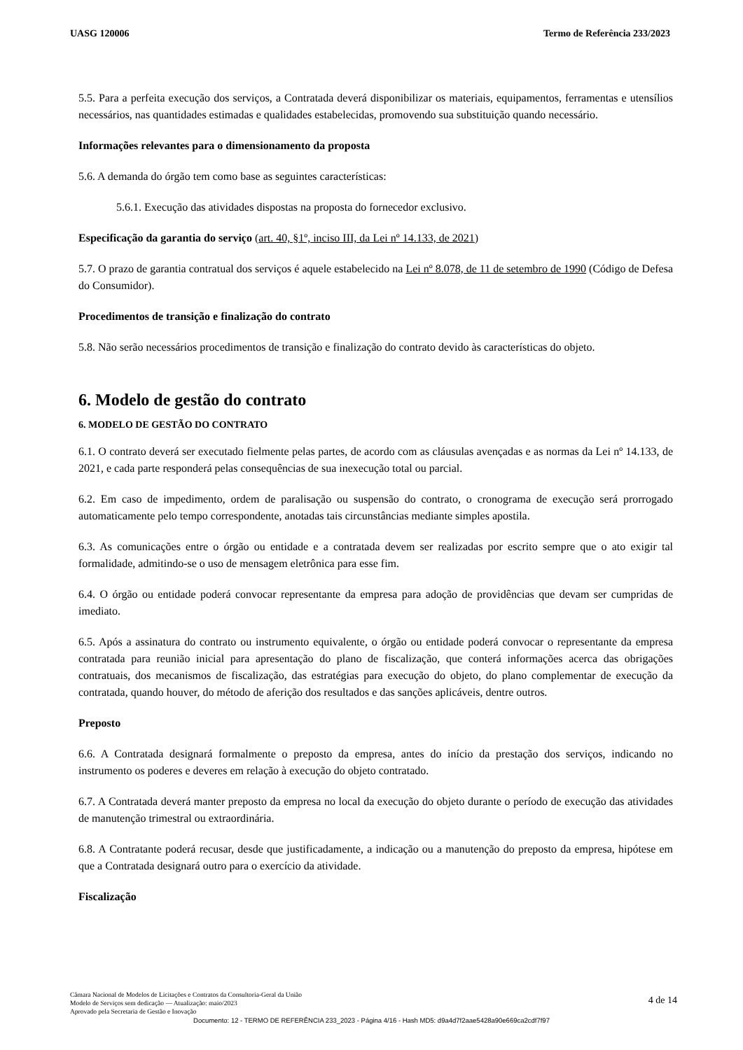UASG 120006 Termo de Referência 233/2023
5.5. Para a perfeita execução dos serviços, a Contratada deverá disponibilizar os materiais, equipamentos, ferramentas e utensílios necessários, nas quantidades estimadas e qualidades estabelecidas, promovendo sua substituição quando necessário.
Informações relevantes para o dimensionamento da proposta
5.6. A demanda do órgão tem como base as seguintes características:
5.6.1. Execução das atividades dispostas na proposta do fornecedor exclusivo.
Especificação da garantia do serviço (art. 40, §1º, inciso III, da Lei nº 14.133, de 2021)
5.7. O prazo de garantia contratual dos serviços é aquele estabelecido na Lei nº 8.078, de 11 de setembro de 1990 (Código de Defesa do Consumidor).
Procedimentos de transição e finalização do contrato
5.8. Não serão necessários procedimentos de transição e finalização do contrato devido às características do objeto.
6. Modelo de gestão do contrato
6. MODELO DE GESTÃO DO CONTRATO
6.1. O contrato deverá ser executado fielmente pelas partes, de acordo com as cláusulas avençadas e as normas da Lei nº 14.133, de 2021, e cada parte responderá pelas consequências de sua inexecução total ou parcial.
6.2. Em caso de impedimento, ordem de paralisação ou suspensão do contrato, o cronograma de execução será prorrogado automaticamente pelo tempo correspondente, anotadas tais circunstâncias mediante simples apostila.
6.3. As comunicações entre o órgão ou entidade e a contratada devem ser realizadas por escrito sempre que o ato exigir tal formalidade, admitindo-se o uso de mensagem eletrônica para esse fim.
6.4. O órgão ou entidade poderá convocar representante da empresa para adoção de providências que devam ser cumpridas de imediato.
6.5. Após a assinatura do contrato ou instrumento equivalente, o órgão ou entidade poderá convocar o representante da empresa contratada para reunião inicial para apresentação do plano de fiscalização, que conterá informações acerca das obrigações contratuais, dos mecanismos de fiscalização, das estratégias para execução do objeto, do plano complementar de execução da contratada, quando houver, do método de aferição dos resultados e das sanções aplicáveis, dentre outros.
Preposto
6.6. A Contratada designará formalmente o preposto da empresa, antes do início da prestação dos serviços, indicando no instrumento os poderes e deveres em relação à execução do objeto contratado.
6.7. A Contratada deverá manter preposto da empresa no local da execução do objeto durante o período de execução das atividades de manutenção trimestral ou extraordinária.
6.8. A Contratante poderá recusar, desde que justificadamente, a indicação ou a manutenção do preposto da empresa, hipótese em que a Contratada designará outro para o exercício da atividade.
Fiscalização
Câmara Nacional de Modelos de Licitações e Contratos da Consultoria-Geral da União
Modelo de Serviços sem dedicação — Atualização: maio/2023
Aprovado pela Secretaria de Gestão e Inovação
4 de 14
Documento: 12 - TERMO DE REFERÊNCIA 233_2023 - Página 4/16 - Hash MD5: d9a4d7f2aae5428a90e669ca2cdf7f97